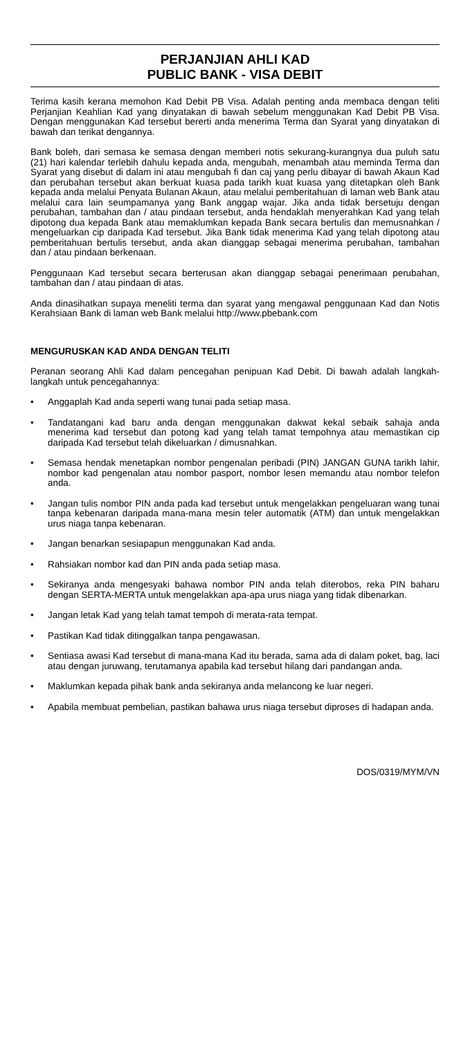PERJANJIAN AHLI KAD
PUBLIC BANK - VISA DEBIT
Terima kasih kerana memohon Kad Debit PB Visa. Adalah penting anda membaca dengan teliti Perjanjian Keahlian Kad yang dinyatakan di bawah sebelum menggunakan Kad Debit PB Visa. Dengan menggunakan Kad tersebut bererti anda menerima Terma dan Syarat yang dinyatakan di bawah dan terikat dengannya.
Bank boleh, dari semasa ke semasa dengan memberi notis sekurang-kurangnya dua puluh satu (21) hari kalendar terlebih dahulu kepada anda, mengubah, menambah atau meminda Terma dan Syarat yang disebut di dalam ini atau mengubah fi dan caj yang perlu dibayar di bawah Akaun Kad dan perubahan tersebut akan berkuat kuasa pada tarikh kuat kuasa yang ditetapkan oleh Bank kepada anda melalui Penyata Bulanan Akaun, atau melalui pemberitahuan di laman web Bank atau melalui cara lain seumpamanya yang Bank anggap wajar. Jika anda tidak bersetuju dengan perubahan, tambahan dan / atau pindaan tersebut, anda hendaklah menyerahkan Kad yang telah dipotong dua kepada Bank atau memaklumkan kepada Bank secara bertulis dan memusnahkan / mengeluarkan cip daripada Kad tersebut. Jika Bank tidak menerima Kad yang telah dipotong atau pemberitahuan bertulis tersebut, anda akan dianggap sebagai menerima perubahan, tambahan dan / atau pindaan berkenaan.
Penggunaan Kad tersebut secara berterusan akan dianggap sebagai penerimaan perubahan, tambahan dan / atau pindaan di atas.
Anda dinasihatkan supaya meneliti terma dan syarat yang mengawal penggunaan Kad dan Notis Kerahsiaan Bank di laman web Bank melalui http://www.pbebank.com
MENGURUSKAN KAD ANDA DENGAN TELITI
Peranan seorang Ahli Kad dalam pencegahan penipuan Kad Debit. Di bawah adalah langkah-langkah untuk pencegahannya:
• Anggaplah Kad anda seperti wang tunai pada setiap masa.
• Tandatangani kad baru anda dengan menggunakan dakwat kekal sebaik sahaja anda menerima kad tersebut dan potong kad yang telah tamat tempohnya atau memastikan cip daripada Kad tersebut telah dikeluarkan / dimusnahkan.
• Semasa hendak menetapkan nombor pengenalan peribadi (PIN) JANGAN GUNA tarikh lahir, nombor kad pengenalan atau nombor pasport, nombor lesen memandu atau nombor telefon anda.
• Jangan tulis nombor PIN anda pada kad tersebut untuk mengelakkan pengeluaran wang tunai tanpa kebenaran daripada mana-mana mesin teler automatik (ATM) dan untuk mengelakkan urus niaga tanpa kebenaran.
• Jangan benarkan sesiapapun menggunakan Kad anda.
• Rahsiakan nombor kad dan PIN anda pada setiap masa.
• Sekiranya anda mengesyaki bahawa nombor PIN anda telah diterobos, reka PIN baharu dengan SERTA-MERTA untuk mengelakkan apa-apa urus niaga yang tidak dibenarkan.
• Jangan letak Kad yang telah tamat tempoh di merata-rata tempat.
• Pastikan Kad tidak ditinggalkan tanpa pengawasan.
• Sentiasa awasi Kad tersebut di mana-mana Kad itu berada, sama ada di dalam poket, bag, laci atau dengan juruwang, terutamanya apabila kad tersebut hilang dari pandangan anda.
• Maklumkan kepada pihak bank anda sekiranya anda melancong ke luar negeri.
• Apabila membuat pembelian, pastikan bahawa urus niaga tersebut diproses di hadapan anda.
DOS/0319/MYM/VN